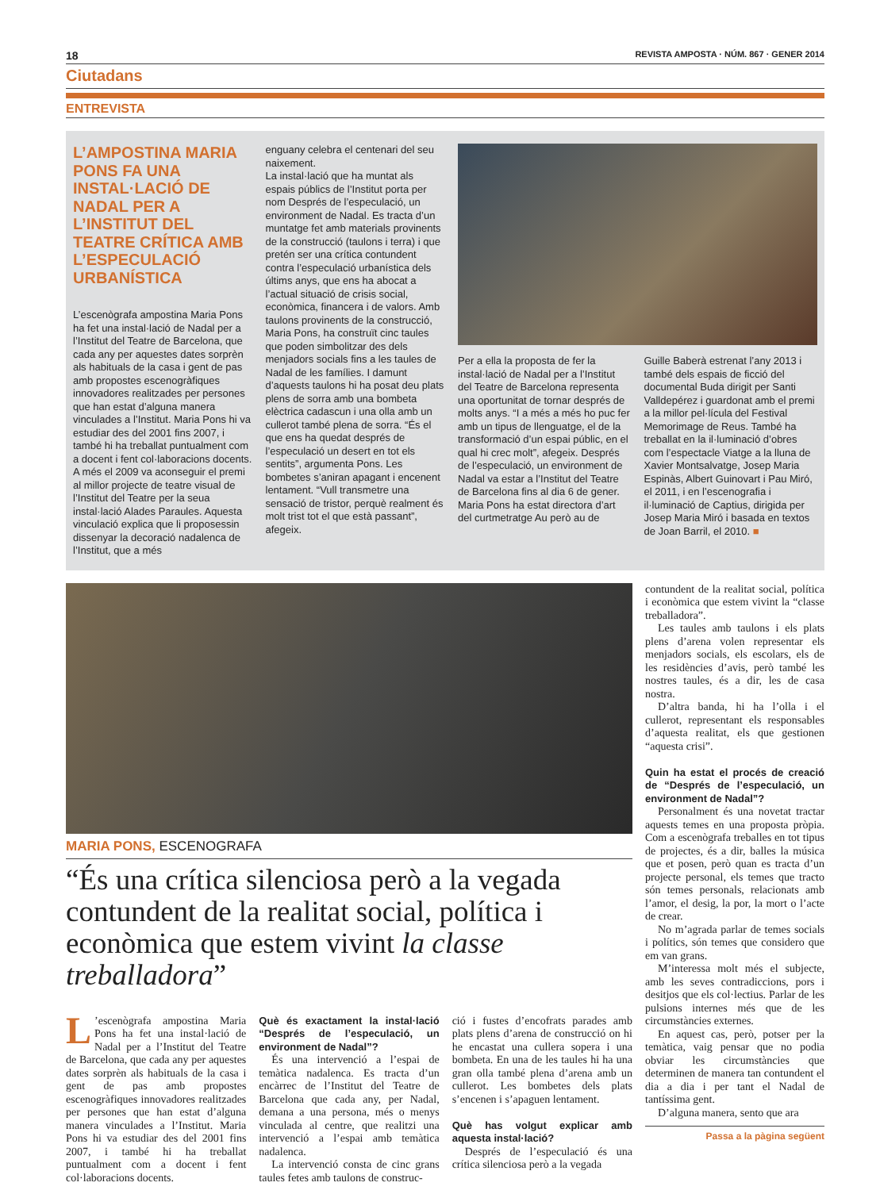18 REVISTA AMPOSTA · NÚM. 867 · GENER 2014
Ciutadans
ENTREVISTA
L’AMPOSTINA MARIA PONS FA UNA INSTAL·LACIÓ DE NADAL PER A L’INSTITUT DEL TEATRE CRÍTICA AMB L’ESPECULACIÓ URBANÍSTICA
L’escenògrafa ampostina Maria Pons ha fet una instal·lació de Nadal per a l’Institut del Teatre de Barcelona, que cada any per aquestes dates sorprèn als habituals de la casa i gent de pas amb propostes escenogràfiques innovadores realitzades per persones que han estat d’alguna manera vinculades a l’Institut. Maria Pons hi va estudiar des del 2001 fins 2007, i també hi ha treballat puntualment com a docent i fent col·laboracions docents. A més el 2009 va aconseguir el premi al millor projecte de teatre visual de l’Institut del Teatre per la seua instal·lació Alades Paraules. Aquesta vinculació explica que li proposessin dissenyar la decoració nadalenca de l’Institut, que a més
enguany celebra el centenari del seu naixement.
La instal·lació que ha muntat als espais públics de l’Institut porta per nom Després de l’especulació, un environment de Nadal. Es tracta d’un muntatge fet amb materials provinents de la construcció (taulons i terra) i que pretén ser una crítica contundent contra l’especulació urbanística dels últims anys, que ens ha abocat a l’actual situació de crisis social, econòmica, financera i de valors. Amb taulons provinents de la construcció, Maria Pons, ha construït cinc taules que poden simbolitzar des dels menjadors socials fins a les taules de Nadal de les famílies. I damunt d’aquests taulons hi ha posat deu plats plens de sorra amb una bombeta elèctrica cadascun i una olla amb un cullerot també plena de sorra. “És el que ens ha quedat després de l’especulació un desert en tot els sentits”, argumenta Pons. Les bombetes s’aniran apagant i encenent lentament. “Vull transmetre una sensació de tristor, perquè realment és molt trist tot el que està passant”, afegeix.
Per a ella la proposta de fer la instal·lació de Nadal per a l’Institut del Teatre de Barcelona representa una oportunitat de tornar després de molts anys. “I a més a més ho puc fer amb un tipus de llenguatge, el de la transformació d’un espai públic, en el qual hi crec molt”, afegeix. Després de l’especulació, un environment de Nadal va estar a l’Institut del Teatre de Barcelona fins al dia 6 de gener.
Maria Pons ha estat directora d’art del curtmetratge Au però au de
Guille Baberà estrenat l’any 2013 i també dels espais de ficció del documental Buda dirigit per Santi Valldepérez i guardonat amb el premi a la millor pel·lícula del Festival Memorimage de Reus. També ha treballat en la il·luminació d’obres com l’espectacle Viatge a la lluna de Xavier Montsalvatge, Josep Maria Espinàs, Albert Guinovart i Pau Miró, el 2011, i en l’escenografia i il·luminació de Captius, dirigida per Josep Maria Miró i basada en textos de Joan Barril, el 2010. ■
MARIA PONS, ESCENOGRAFA
“És una crítica silenciosa però a la vegada contundent de la realitat social, política i econòmica que estem vivint la classe treballadora”
L’escenògrafa ampostina Maria Pons ha fet una instal·lació de Nadal per a l’Institut del Teatre de Barcelona, que cada any per aquestes dates sorprèn als habituals de la casa i gent de pas amb propostes escenogràfiques innovadores realitzades per persones que han estat d’alguna manera vinculades a l’Institut. Maria Pons hi va estudiar des del 2001 fins 2007, i també hi ha treballat puntualment com a docent i fent col·laboracions docents.
Què és exactament la instal·lació “Després de l’especulació, un environment de Nadal”?
És una intervenció a l’espai de temàtica nadalenca. Es tracta d’un encàrrec de l’Institut del Teatre de Barcelona que cada any, per Nadal, demana a una persona, més o menys vinculada al centre, que realitzi una intervenció a l’espai amb temàtica nadalenca.
La intervenció consta de cinc grans taules fetes amb taulons de construc-
ció i fustes d’encofrats parades amb plats plens d’arena de construcció on hi he encastat una cullera sopera i una bombeta. En una de les taules hi ha una gran olla també plena d’arena amb un cullerot. Les bombetes dels plats s’encenen i s’apaguen lentament.
Què has volgut explicar amb aquesta instal·lació?
Després de l’especulació és una crítica silenciosa però a la vegada
contundent de la realitat social, política i econòmica que estem vivint la “classe treballadora”.
Les taules amb taulons i els plats plens d’arena volen representar els menjadors socials, els escolars, els de les residències d’avis, però també les nostres taules, és a dir, les de casa nostra.
D’altra banda, hi ha l’olla i el cullerot, representant els responsables d’aquesta realitat, els que gestionen “aquesta crisi”.
Quin ha estat el procés de creació de “Després de l’especulació, un environment de Nadal”?
Personalment és una novetat tractar aquests temes en una proposta pròpia. Com a escenògrafa treballes en tot tipus de projectes, és a dir, balles la música que et posen, però quan es tracta d’un projecte personal, els temes que tracto són temes personals, relacionats amb l’amor, el desig, la por, la mort o l’acte de crear.
No m’agrada parlar de temes socials i polítics, són temes que considero que em van grans.
M’interessa molt més el subjecte, amb les seves contradiccions, pors i desitjos que els col·lectius. Parlar de les pulsions internes més que de les circumstàncies externes.
En aquest cas, però, potser per la temàtica, vaig pensar que no podia obviar les circumstàncies que determinen de manera tan contundent el dia a dia i per tant el Nadal de tantíssima gent.
D’alguna manera, sento que ara
Passa a la pàgina següent